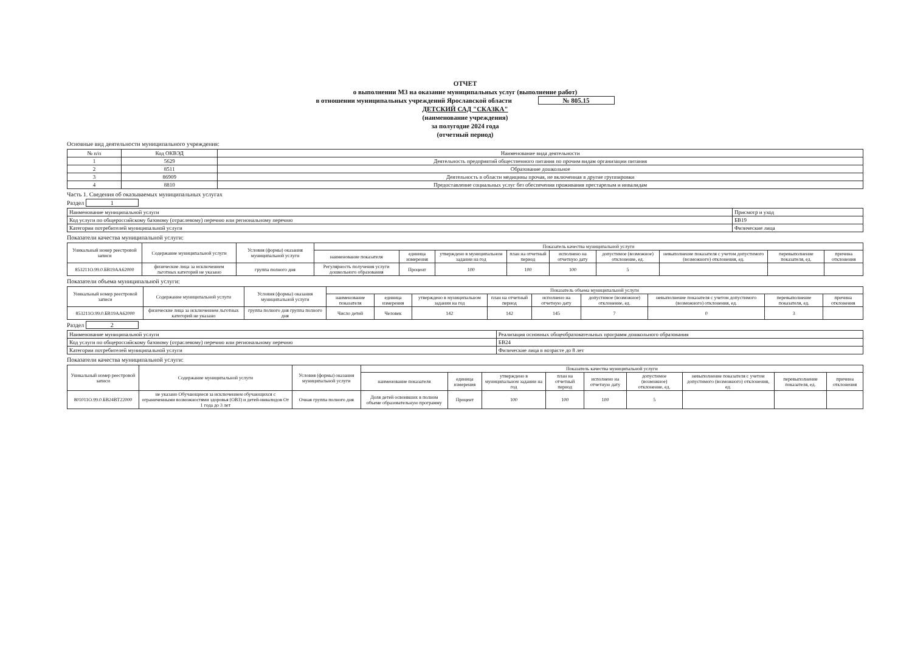ОТЧЕТ
о выполнении МЗ на оказание муниципальных услуг (выполнение работ)
в отношении муниципальных учреждений Ярославской области № 805.15
ДЕТСКИЙ САД "СКАЗКА"
(наименование учреждения)
за полугодие 2024 года
(отчетный период)
Основные вид деятельности муниципального учреждения:
| № п/п | Код ОКВЭД | Наименование вида деятельности |
| 1 | 5629 | Деятельность предприятий общественного питания по прочим видам организации питания |
| 2 | 8511 | Образование дошкольное |
| 3 | 86909 | Деятельность в области медицины прочая, не включенная в другие группировки |
| 4 | 8810 | Предоставление социальных услуг без обеспечения проживания престарелым и инвалидам |
Часть 1. Сведения об оказываемых муниципальных услугах
Раздел 1
| Наименование муниципальной услуги | Присмотр и уход |
| Код услуги по общероссийскому базовому (отраслевому) перечню или региональному перечню | БВ19 |
| Категории потребителей муниципальной услуги | Физические лица |
Показатели качества муниципальной услуги:
| Уникальный номер реестровой записи | Содержание муниципальной услуги | Условия (формы) оказания муниципальной услуги | Показатель качества муниципальной услуги | | | | | | | | |
| | | | наименование показателя | единица измерения | утверждено в муниципальном задании на год | план на отчетный период | исполнено на отчетную дату | допустимое (возможное) отклонение, ед. | невыполнение показателя с учетом допустимого (возможного) отклонения, ед. | перевыполнение показателя, ед. | причина отклонения |
| 853211О.99.0.БВ19АА62000 | физические лица за исключением льготных категорий не указано | группа полного дня | Регулярность получения услуги дошкольного образования | Процент | 100 | 100 | 100 | 5 | | | |
Показатели объема муниципальной услуги:
| Уникальный номер реестровой записи | Содержание муниципальной услуги | Условия (формы) оказания муниципальной услуги | Показатель объема муниципальной услуги | | | | | | | | |
| | | | наименование показателя | единица измерения | утверждено в муниципальном задании на год | план на отчетный период | исполнено на отчетную дату | допустимое (возможное) отклонение, ед. | невыполнение показателя с учетом допустимого (возможного) отклонения, ед. | перевыполнение показателя, ед. | причина отклонения |
| 853211О.99.0.БВ19АА62000 | физические лица за исключением льготных категорий не указано | группа полного дня группа полного дня | Число детей | Человек | 142 | 142 | 145 | 7 | 0 | 3 | |
Раздел 2
| Наименование муниципальной услуги | Реализация основных общеобразовательных программ дошкольного образования |
| Код услуги по общероссийскому базовому (отраслевому) перечню или региональному перечню | БВ24 |
| Категории потребителей муниципальной услуги | Физические лица в возрасте до 8 лет |
Показатели качества муниципальной услуги:
| Уникальный номер реестровой записи | Содержание муниципальной услуги | Условия (формы) оказания муниципальной услуги | Показатель качества муниципальной услуги | | | | | | | | |
| | | | наименование показателя | единица измерения | утверждено в муниципальном задании на год | план на отчетный период | исполнено на отчетную дату | допустимое (возможное) отклонение, ед. | невыполнение показателя с учетом допустимого (возможного) отклонения, ед. | перевыполнение показателя, ед. | причина отклонения |
| 801011О.99.0.БВ24ВТ22000 | не указано Обучающиеся за исключением обучающихся с ограниченными возможностями здоровья (ОВЗ) и детей-инвалидов От 1 года до 3 лет | Очная группа полного дня | Доля детей освоивших в полном объеме образовательную программу | Процент | 100 | 100 | 100 | 5 | | | |